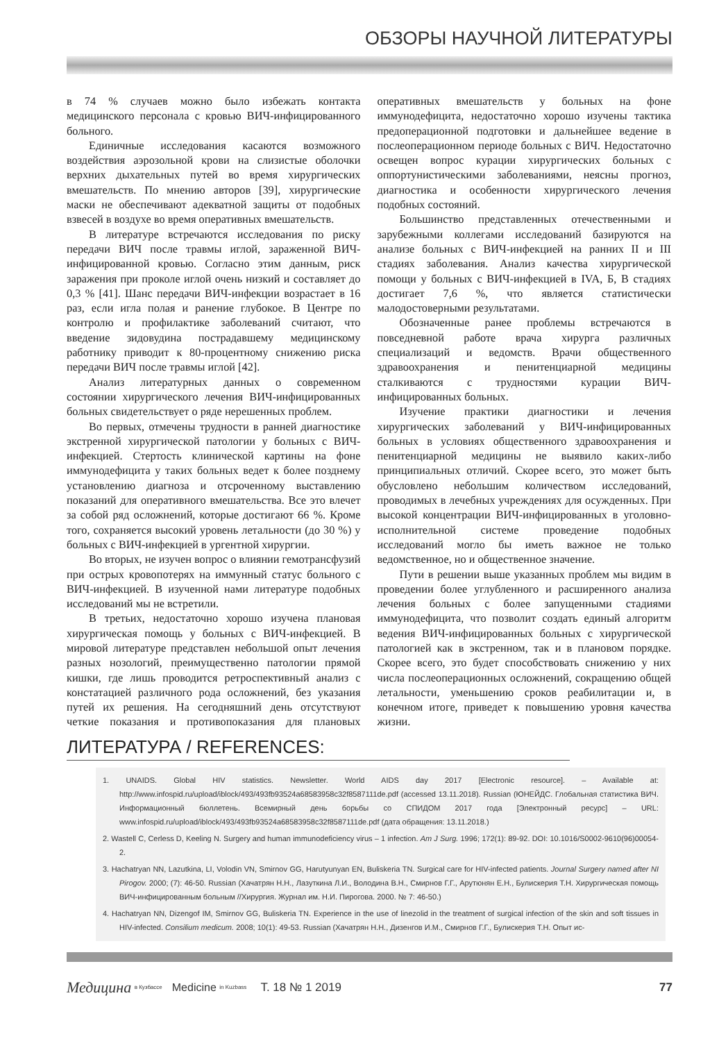ОБЗОРЫ НАУЧНОЙ ЛИТЕРАТУРЫ
в 74 % случаев можно было избежать контакта медицинского персонала с кровью ВИЧ-инфицированного больного.
Единичные исследования касаются возможного воздействия аэрозольной крови на слизистые оболочки верхних дыхательных путей во время хирургических вмешательств. По мнению авторов [39], хирургические маски не обеспечивают адекватной защиты от подобных взвесей в воздухе во время оперативных вмешательств.
В литературе встречаются исследования по риску передачи ВИЧ после травмы иглой, зараженной ВИЧ-инфицированной кровью. Согласно этим данным, риск заражения при проколе иглой очень низкий и составляет до 0,3 % [41]. Шанс передачи ВИЧ-инфекции возрастает в 16 раз, если игла полая и ранение глубокое. В Центре по контролю и профилактике заболеваний считают, что введение зидовудина пострадавшему медицинскому работнику приводит к 80-процентному снижению риска передачи ВИЧ после травмы иглой [42].
Анализ литературных данных о современном состоянии хирургического лечения ВИЧ-инфицированных больных свидетельствует о ряде нерешенных проблем.
Во первых, отмечены трудности в ранней диагностике экстренной хирургической патологии у больных с ВИЧ-инфекцией. Стертость клинической картины на фоне иммунодефицита у таких больных ведет к более позднему установлению диагноза и отсроченному выставлению показаний для оперативного вмешательства. Все это влечет за собой ряд осложнений, которые достигают 66 %. Кроме того, сохраняется высокий уровень летальности (до 30 %) у больных с ВИЧ-инфекцией в ургентной хирургии.
Во вторых, не изучен вопрос о влиянии гемотрансфузий при острых кровопотерях на иммунный статус больного с ВИЧ-инфекцией. В изученной нами литературе подобных исследований мы не встретили.
В третьих, недостаточно хорошо изучена плановая хирургическая помощь у больных с ВИЧ-инфекцией. В мировой литературе представлен небольшой опыт лечения разных нозологий, преимущественно патологии прямой кишки, где лишь проводится ретроспективный анализ с констатацией различного рода осложнений, без указания путей их решения. На сегодняшний день отсутствуют четкие показания и противопоказания для плановых оперативных вмешательств у больных на фоне иммунодефицита, недостаточно хорошо изучены тактика предоперационной подготовки и дальнейшее ведение в послеоперационном периоде больных с ВИЧ. Недостаточно освещен вопрос курации хирургических больных с оппортунистическими заболеваниями, неясны прогноз, диагностика и особенности хирургического лечения подобных состояний.
Большинство представленных отечественными и зарубежными коллегами исследований базируются на анализе больных с ВИЧ-инфекцией на ранних II и III стадиях заболевания. Анализ качества хирургической помощи у больных с ВИЧ-инфекцией в IVA, Б, В стадиях достигает 7,6 %, что является статистически малодостоверными результатами.
Обозначенные ранее проблемы встречаются в повседневной работе врача хирурга различных специализаций и ведомств. Врачи общественного здравоохранения и пенитенциарной медицины сталкиваются с трудностями курации ВИЧ-инфицированных больных.
Изучение практики диагностики и лечения хирургических заболеваний у ВИЧ-инфицированных больных в условиях общественного здравоохранения и пенитенциарной медицины не выявило каких-либо принципиальных отличий. Скорее всего, это может быть обусловлено небольшим количеством исследований, проводимых в лечебных учреждениях для осужденных. При высокой концентрации ВИЧ-инфицированных в уголовно-исполнительной системе проведение подобных исследований могло бы иметь важное не только ведомственное, но и общественное значение.
Пути в решении выше указанных проблем мы видим в проведении более углубленного и расширенного анализа лечения больных с более запущенными стадиями иммунодефицита, что позволит создать единый алгоритм ведения ВИЧ-инфицированных больных с хирургической патологией как в экстренном, так и в плановом порядке. Скорее всего, это будет способствовать снижению у них числа послеоперационных осложнений, сокращению общей летальности, уменьшению сроков реабилитации и, в конечном итоге, приведет к повышению уровня качества жизни.
ЛИТЕРАТУРА / REFERENCES:
1. UNAIDS. Global HIV statistics. Newsletter. World AIDS day 2017 [Electronic resource]. – Available at: http://www.infospid.ru/upload/iblock/493/493fb93524a68583958c32f8587111de.pdf (accessed 13.11.2018). Russian (ЮНЕЙДС. Глобальная статистика ВИЧ. Информационный бюллетень. Всемирный день борьбы со СПИДОМ 2017 года [Электронный ресурс] – URL: www.infospid.ru/upload/iblock/493/493fb93524a68583958c32f8587111de.pdf (дата обращения: 13.11.2018.)
2. Wastell C, Cerless D, Keeling N. Surgery and human immunodeficiency virus – 1 infection. Am J Surg. 1996; 172(1): 89-92. DOI: 10.1016/S0002-9610(96)00054-2.
3. Hachatryan NN, Lazutkina, LI, Volodin VN, Smirnov GG, Harutyunyan EN, Buliskeria TN. Surgical care for HIV-infected patients. Journal Surgery named after NI Pirogov. 2000; (7): 46-50. Russian (Хачатрян Н.Н., Лазуткина Л.И., Володина В.Н., Смирнов Г.Г., Арутюнян Е.Н., Булискерия Т.Н. Хирургическая помощь ВИЧ-инфицированным больным //Хирургия. Журнал им. Н.И. Пирогова. 2000. № 7: 46-50.)
4. Hachatryan NN, Dizengof IM, Smirnov GG, Buliskeria TN. Experience in the use of linezolid in the treatment of surgical infection of the skin and soft tissues in HIV-infected. Consilium medicum. 2008; 10(1): 49-53. Russian (Хачатрян Н.Н., Дизенгов И.М., Смирнов Г.Г., Булискерия Т.Н. Опыт ис-
Медицина в Кузбассе Medicine in Kuzbass Т. 18 № 1 2019 77